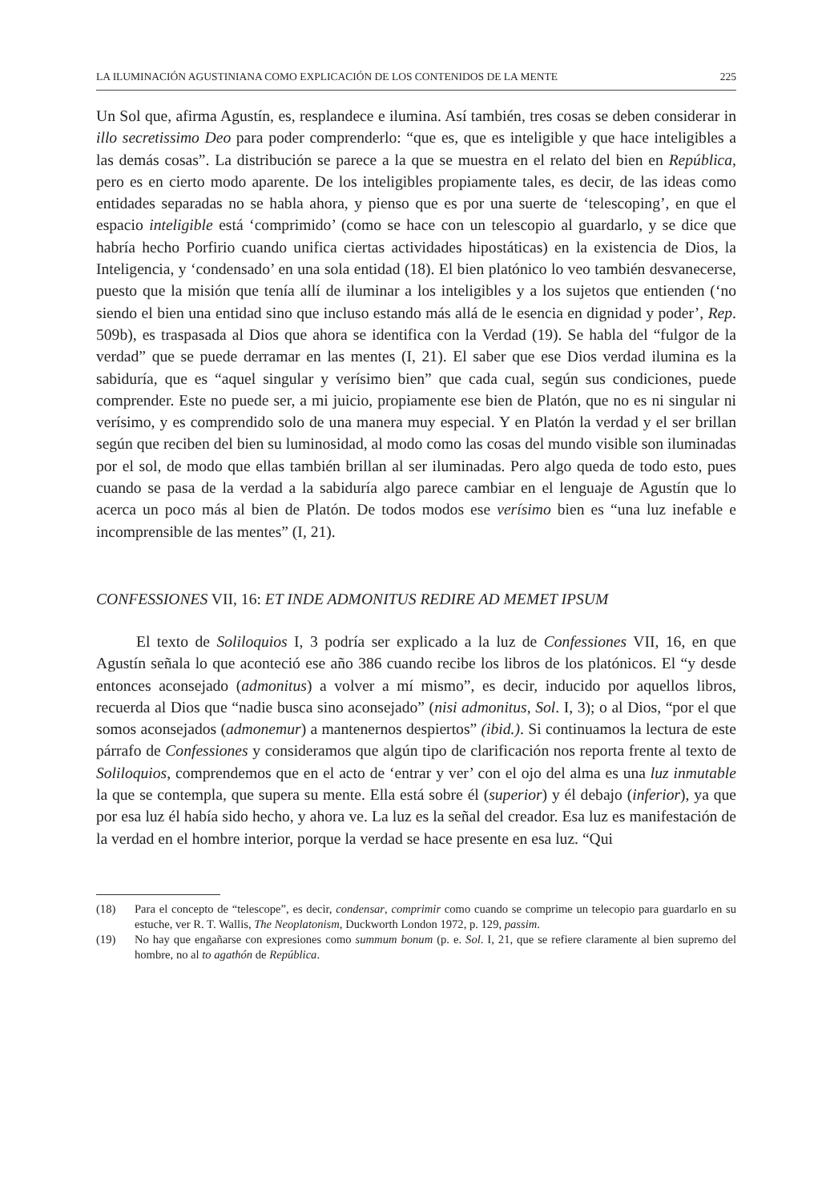LA ILUMINACIÓN AGUSTINIANA COMO EXPLICACIÓN DE LOS CONTENIDOS DE LA MENTE 225
Un Sol que, afirma Agustín, es, resplandece e ilumina. Así también, tres cosas se deben considerar in illo secretissimo Deo para poder comprenderlo: “que es, que es inteligible y que hace inteligibles a las demás cosas”. La distribución se parece a la que se muestra en el relato del bien en República, pero es en cierto modo aparente. De los inteligibles propiamente tales, es decir, de las ideas como entidades separadas no se habla ahora, y pienso que es por una suerte de ‘telescoping’, en que el espacio inteligible está ‘comprimido’ (como se hace con un telescopio al guardarlo, y se dice que habría hecho Porfirio cuando unifica ciertas actividades hipostáticas) en la existencia de Dios, la Inteligencia, y ‘condensado’ en una sola entidad (18). El bien platónico lo veo también desvanecerse, puesto que la misión que tenía allí de iluminar a los inteligibles y a los sujetos que entienden (‘no siendo el bien una entidad sino que incluso estando más allá de le esencia en dignidad y poder’, Rep. 509b), es traspasada al Dios que ahora se identifica con la Verdad (19). Se habla del “fulgor de la verdad” que se puede derramar en las mentes (I, 21). El saber que ese Dios verdad ilumina es la sabiduría, que es “aquel singular y verísimo bien” que cada cual, según sus condiciones, puede comprender. Este no puede ser, a mi juicio, propiamente ese bien de Platón, que no es ni singular ni verísimo, y es comprendido solo de una manera muy especial. Y en Platón la verdad y el ser brillan según que reciben del bien su luminosidad, al modo como las cosas del mundo visible son iluminadas por el sol, de modo que ellas también brillan al ser iluminadas. Pero algo queda de todo esto, pues cuando se pasa de la verdad a la sabiduría algo parece cambiar en el lenguaje de Agustín que lo acerca un poco más al bien de Platón. De todos modos ese verísimo bien es “una luz inefable e incomprensible de las mentes” (I, 21).
CONFESSIONES VII, 16: ET INDE ADMONITUS REDIRE AD MEMET IPSUM
El texto de Soliloquios I, 3 podría ser explicado a la luz de Confessiones VII, 16, en que Agustín señala lo que aconteció ese año 386 cuando recibe los libros de los platónicos. El “y desde entonces aconsejado (admonitus) a volver a mí mismo”, es decir, inducido por aquellos libros, recuerda al Dios que “nadie busca sino aconsejado” (nisi admonitus, Sol. I, 3); o al Dios, “por el que somos aconsejados (admonemur) a mantenernos despiertos” (ibid.). Si continuamos la lectura de este párrafo de Confessiones y consideramos que algún tipo de clarificación nos reporta frente al texto de Soliloquios, comprendemos que en el acto de ‘entrar y ver’ con el ojo del alma es una luz inmutable la que se contempla, que supera su mente. Ella está sobre él (superior) y él debajo (inferior), ya que por esa luz él había sido hecho, y ahora ve. La luz es la señal del creador. Esa luz es manifestación de la verdad en el hombre interior, porque la verdad se hace presente en esa luz. “Qui
(18) Para el concepto de “telescope”, es decir, condensar, comprimir como cuando se comprime un telecopio para guardarlo en su estuche, ver R. T. Wallis, The Neoplatonism, Duckworth London 1972, p. 129, passim.
(19) No hay que engañarse con expresiones como summum bonum (p. e. Sol. I, 21, que se refiere claramente al bien supremo del hombre, no al to agathón de República.